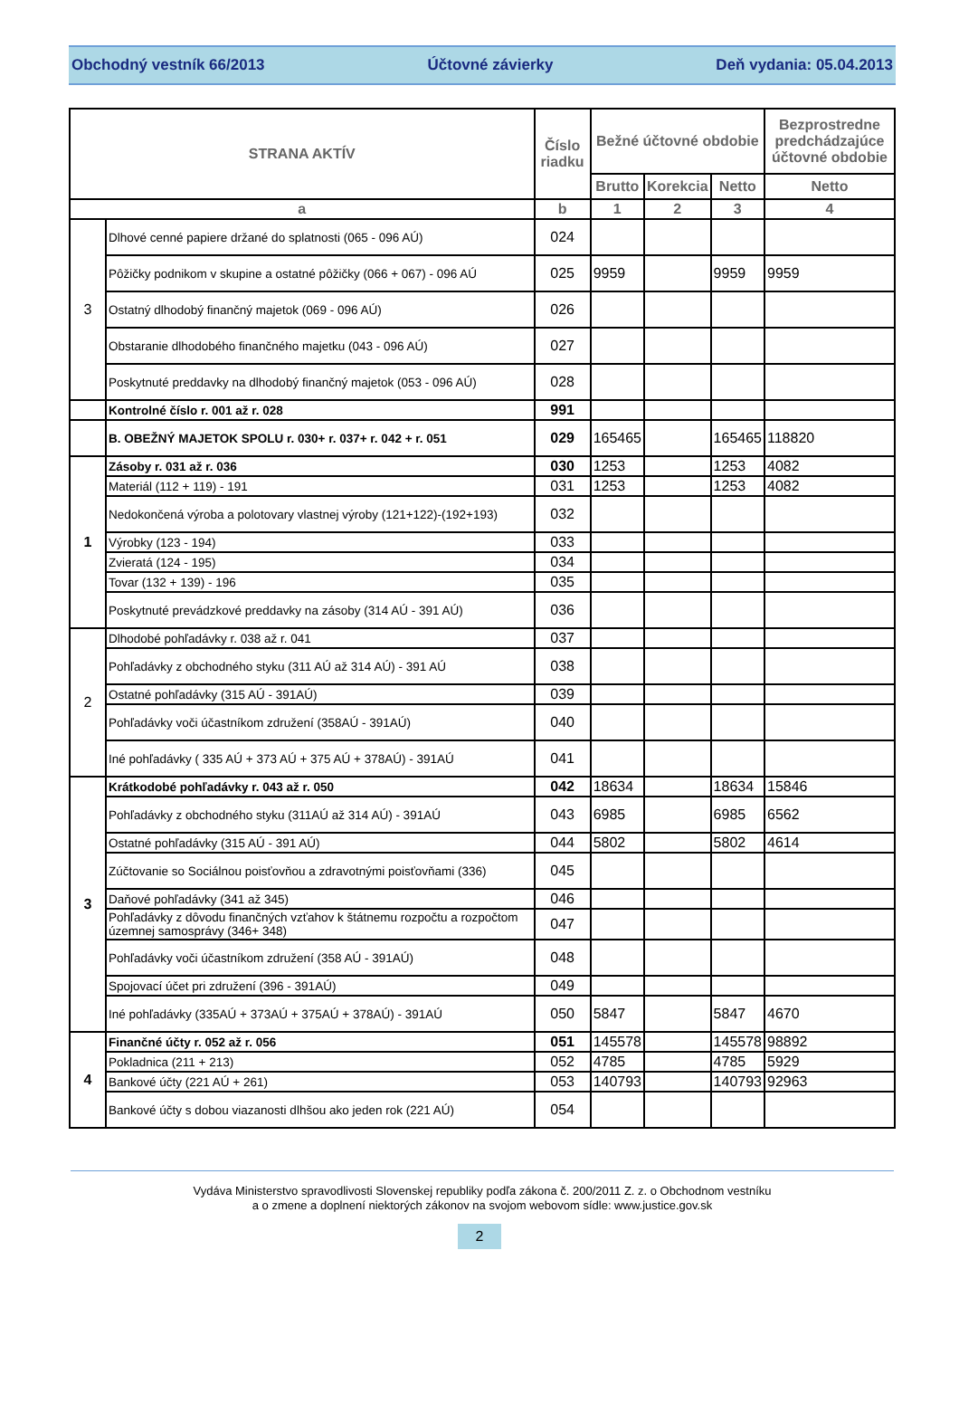Obchodný vestník 66/2013 Účtovné závierky Deň vydania: 05.04.2013
| STRANA AKTÍV | | Číslo riadku | Bežné účtovné obdobie | | | Bezprostredne predchádzajúce účtovné obdobie |
| --- | --- | --- | --- | --- | --- | --- |
| | | | Brutto | Korekcia | Netto | Netto |
| a | | b | 1 | 2 | 3 | 4 |
| 3 | Dlhové cenné papiere držané do splatnosti (065 - 096 AÚ) | 024 | | | | |
| | Pôžičky podnikom v skupine a ostatné pôžičky (066 + 067) - 096 AÚ | 025 | 9959 | | 9959 | 9959 |
| | Ostatný dlhodobý finančný majetok (069 - 096 AÚ) | 026 | | | | |
| | Obstaranie dlhodobého finančného majetku (043 - 096 AÚ) | 027 | | | | |
| | Poskytnuté preddavky na dlhodobý finančný majetok (053 - 096 AÚ) | 028 | | | | |
| | Kontrolné číslo r. 001 až r. 028 | 991 | | | | |
| | B. OBEŽNÝ MAJETOK SPOLU r. 030+ r. 037+ r. 042 + r. 051 | 029 | 165465 | | 165465 | 118820 |
| 1 | Zásoby r. 031 až r. 036 | 030 | 1253 | | 1253 | 4082 |
| | Materiál (112 + 119) - 191 | 031 | 1253 | | 1253 | 4082 |
| | Nedokončená výroba a polotovary vlastnej výroby (121+122)-(192+193) | 032 | | | | |
| | Výrobky (123 - 194) | 033 | | | | |
| | Zvieratá (124 - 195) | 034 | | | | |
| | Tovar (132 + 139) - 196 | 035 | | | | |
| | Poskytnuté prevádzkové preddavky na zásoby (314 AÚ - 391 AÚ) | 036 | | | | |
| 2 | Dlhodobé pohľadávky r. 038 až r. 041 | 037 | | | | |
| | Pohľadávky z obchodného styku (311 AÚ až 314 AÚ) - 391 AÚ | 038 | | | | |
| | Ostatné pohľadávky (315 AÚ - 391AÚ) | 039 | | | | |
| | Pohľadávky voči účastníkom združení (358AÚ - 391AÚ) | 040 | | | | |
| | Iné pohľadávky ( 335 AÚ + 373 AÚ + 375 AÚ + 378AÚ) - 391AÚ | 041 | | | | |
| 3 | Krátkodobé pohľadávky r. 043 až r. 050 | 042 | 18634 | | 18634 | 15846 |
| | Pohľadávky z obchodného styku (311AÚ až 314 AÚ) - 391AÚ | 043 | 6985 | | 6985 | 6562 |
| | Ostatné pohľadávky (315 AÚ - 391 AÚ) | 044 | 5802 | | 5802 | 4614 |
| | Zúčtovanie so Sociálnou poisťovňou a zdravotnými poisťovňami (336) | 045 | | | | |
| | Daňové pohľadávky (341 až 345) | 046 | | | | |
| | Pohľadávky z dôvodu finančných vzťahov k štátnemu rozpočtu a rozpočtom územnej samosprávy (346+ 348) | 047 | | | | |
| | Pohľadávky voči účastníkom združení (358 AÚ - 391AÚ) | 048 | | | | |
| | Spojovací účet pri združení (396 - 391AÚ) | 049 | | | | |
| | Iné pohľadávky (335AÚ + 373AÚ + 375AÚ + 378AÚ) - 391AÚ | 050 | 5847 | | 5847 | 4670 |
| 4 | Finančné účty r. 052 až r. 056 | 051 | 145578 | | 145578 | 98892 |
| | Pokladnica (211 + 213) | 052 | 4785 | | 4785 | 5929 |
| | Bankové účty (221 AÚ + 261) | 053 | 140793 | | 140793 | 92963 |
| | Bankové účty s dobou viazanosti dlhšou ako jeden rok (221 AÚ) | 054 | | | | |
Vydáva Ministerstvo spravodlivosti Slovenskej republiky podľa zákona č. 200/2011 Z. z. o Obchodnom vestníku
a o zmene a doplnení niektorých zákonov na svojom webovom sídle: www.justice.gov.sk
2